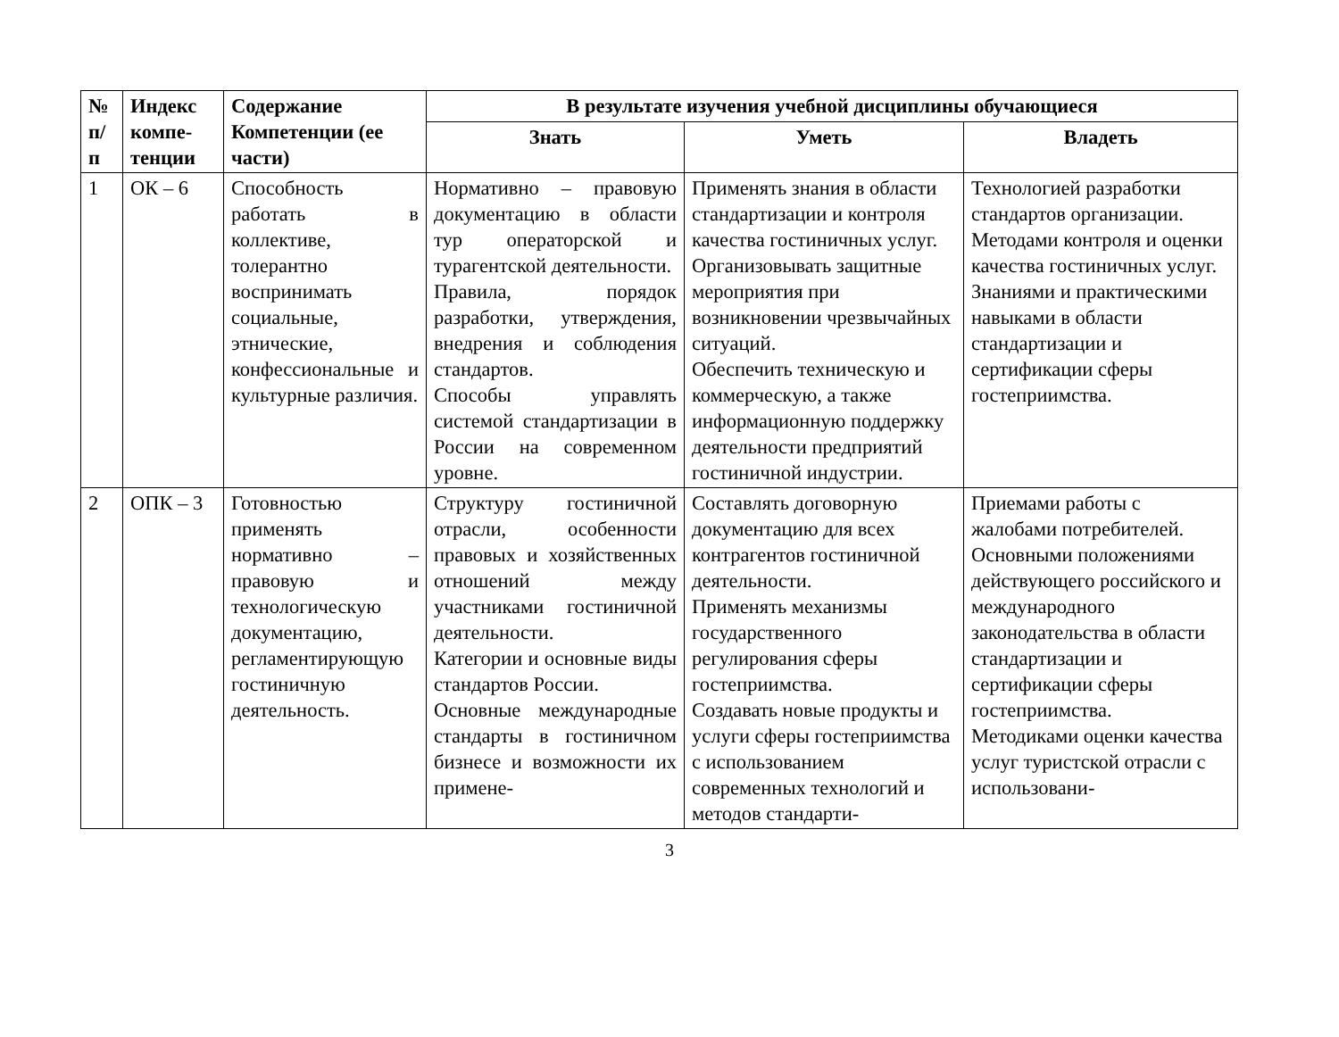| № п/ п | Индекс компе- тенции | Содержание Компетенции (ее части) | В результате изучения учебной дисциплины обучающиеся | | |
| --- | --- | --- | --- | --- | --- |
| | | | Знать | Уметь | Владеть |
| 1 | ОК – 6 | Способность работать в коллективе, толерантно воспринимать социальные, этнические, конфессиональные и культурные различия. | Нормативно – правовую документацию в области тур операторской и турагентской деятельности. Правила, порядок разработки, утверждения, внедрения и соблюдения стандартов. Способы управлять системой стандартизации в России на современном уровне. | Применять знания в области стандартизации и контроля качества гостиничных услуг. Организовывать защитные мероприятия при возникновении чрезвычайных ситуаций. Обеспечить техническую и коммерческую, а также информационную поддержку деятельности предприятий гостиничной индустрии. | Технологией разработки стандартов организации. Методами контроля и оценки качества гостиничных услуг. Знаниями и практическими навыками в области стандартизации и сертификации сферы гостеприимства. |
| 2 | ОПК – 3 | Готовностью применять нормативно – правовую и технологическую документацию, регламентирующую гостиничную деятельность. | Структуру гостиничной отрасли, особенности правовых и хозяйственных отношений между участниками гостиничной деятельности. Категории и основные виды стандартов России. Основные международные стандарты в гостиничном бизнесе и возможности их примене- | Составлять договорную документацию для всех контрагентов гостиничной деятельности. Применять механизмы государственного регулирования сферы гостеприимства. Создавать новые продукты и услуги сферы гостеприимства с использованием современных технологий и методов стандарти- | Приемами работы с жалобами потребителей. Основными положениями действующего российского и международного законодательства в области стандартизации и сертификации сферы гостеприимства. Методиками оценки качества услуг туристской отрасли с использовани- |
3